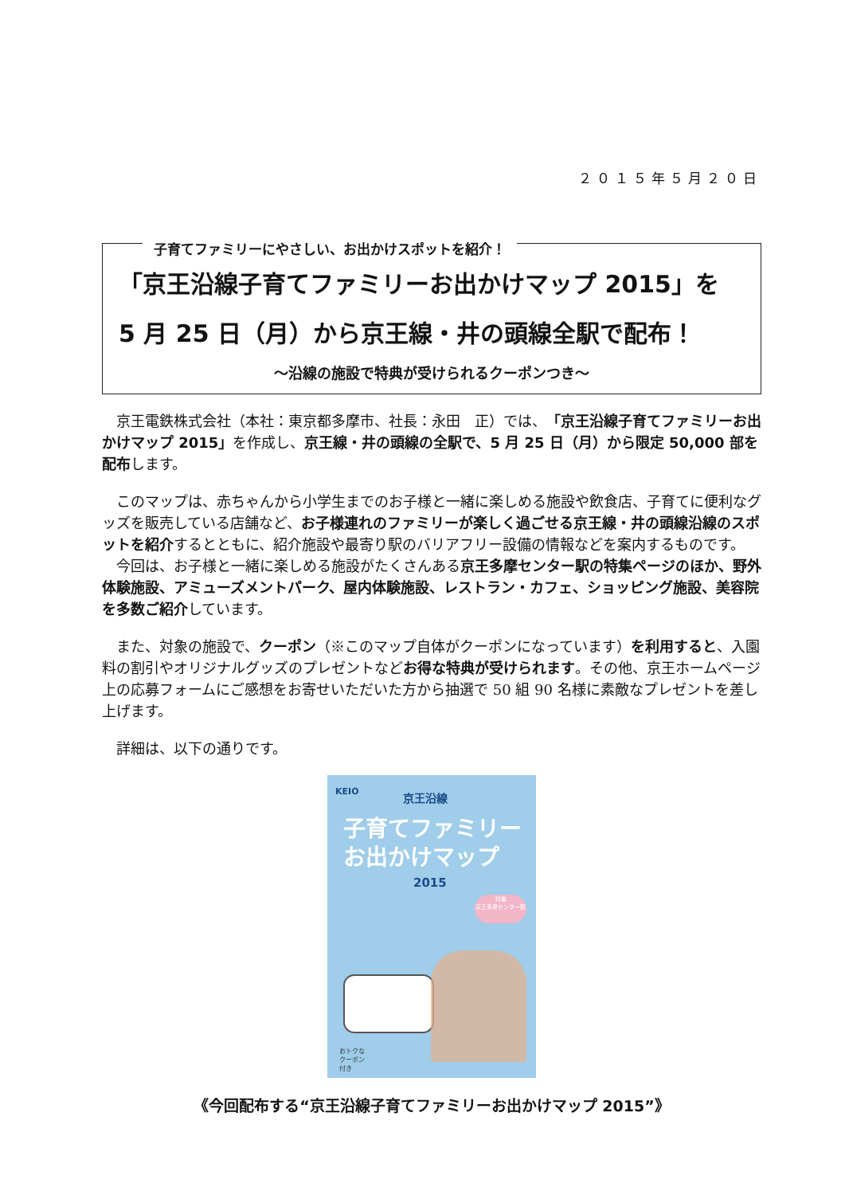２０１５年５月２０日
子育てファミリーにやさしい、お出かけスポットを紹介！
「京王沿線子育てファミリーお出かけマップ 2015」を
5 月 25 日（月）から京王線・井の頭線全駅で配布！
～沿線の施設で特典が受けられるクーポンつき～
京王電鉄株式会社（本社：東京都多摩市、社長：永田　正）では、「京王沿線子育てファミリーお出かけマップ 2015」を作成し、京王線・井の頭線の全駅で、5 月 25 日（月）から限定 50,000 部を配布します。
このマップは、赤ちゃんから小学生までのお子様と一緒に楽しめる施設や飲食店、子育てに便利なグッズを販売している店舗など、お子様連れのファミリーが楽しく過ごせる京王線・井の頭線沿線のスポットを紹介するとともに、紹介施設や最寄り駅のバリアフリー設備の情報などを案内するものです。
今回は、お子様と一緒に楽しめる施設がたくさんある京王多摩センター駅の特集ページのほか、野外体験施設、アミューズメントパーク、屋内体験施設、レストラン・カフェ、ショッピング施設、美容院を多数ご紹介しています。
また、対象の施設で、クーポン（※このマップ自体がクーポンになっています）を利用すると、入園料の割引やオリジナルグッズのプレゼントなどお得な特典が受けられます。その他、京王ホームページ上の応募フォームにご感想をお寄せいただいた方から抽選で 50 組 90 名様に素敵なプレゼントを差し上げます。
詳細は、以下の通りです。
KEIO 京王沿線
子育てファミリー
お出かけマップ
2015
特集
京王多摩センター駅
おトクな
クーポン
付き
《今回配布する“京王沿線子育てファミリーお出かけマップ 2015”》